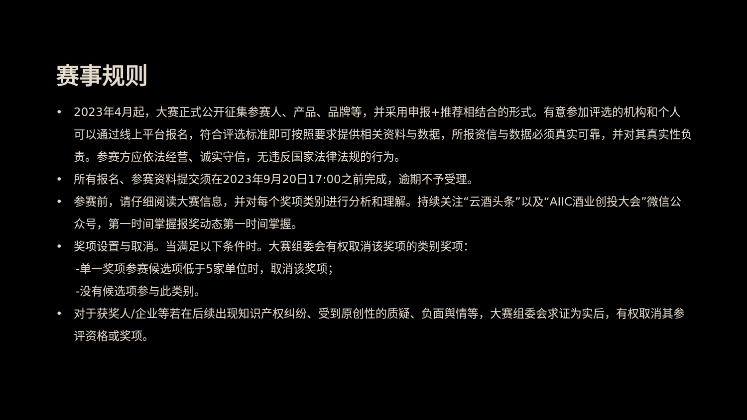赛事规则
• 2023年4月起，大赛正式公开征集参赛人、产品、品牌等，并采用申报+推荐相结合的形式。有意参加评选的机构和个人可以通过线上平台报名，符合评选标准即可按照要求提供相关资料与数据，所报资信与数据必须真实可靠，并对其真实性负责。参赛方应依法经营、诚实守信，无违反国家法律法规的行为。
• 所有报名、参赛资料提交须在2023年9月20日17:00之前完成，逾期不予受理。
• 参赛前，请仔细阅读大赛信息，并对每个奖项类别进行分析和理解。持续关注“云酒头条”以及“AIIC酒业创投大会”微信公众号，第一时间掌握报奖动态第一时间掌握。
• 奖项设置与取消。当满足以下条件时。大赛组委会有权取消该奖项的类别奖项：
-单一奖项参赛候选项低于5家单位时，取消该奖项；
-没有候选项参与此类别。
• 对于获奖人/企业等若在后续出现知识产权纠纷、受到原创性的质疑、负面舆情等，大赛组委会求证为实后，有权取消其参评资格或奖项。